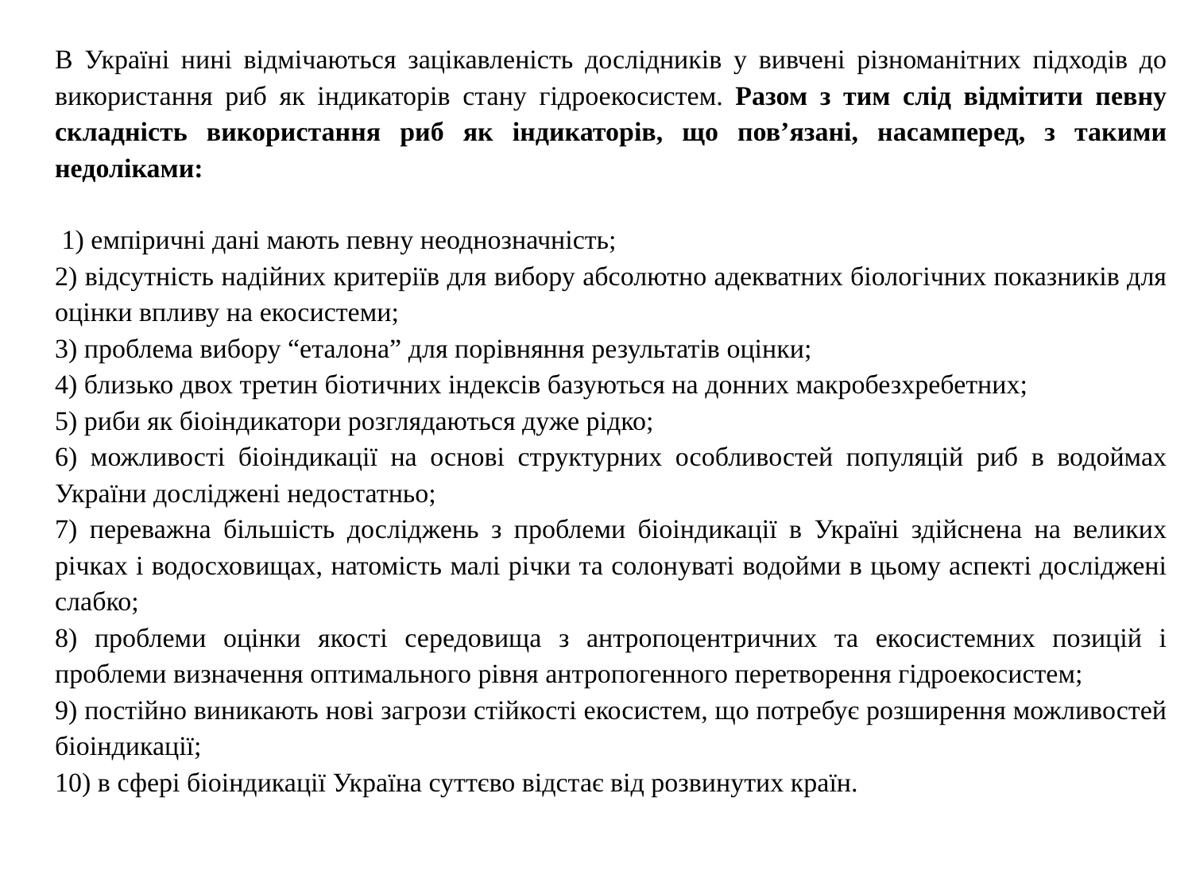В Україні нині відмічаються зацікавленість дослідників у вивчені різноманітних підходів до використання риб як індикаторів стану гідроекосистем. Разом з тим слід відмітити певну складність використання риб як індикаторів, що пов’язані, насамперед, з такими недоліками:
1) емпіричні дані мають певну неоднозначність;
2) відсутність надійних критеріїв для вибору абсолютно адекватних біологічних показників для оцінки впливу на екосистеми;
3) проблема вибору “еталона” для порівняння результатів оцінки;
4) близько двох третин біотичних індексів базуються на донних макробезхребетних;
5) риби як біоіндикатори розглядаються дуже рідко;
6) можливості біоіндикації на основі структурних особливостей популяцій риб в водоймах України досліджені недостатньо;
7) переважна більшість досліджень з проблеми біоіндикації в Україні здійснена на великих річках і водосховищах, натомість малі річки та солонуваті водойми в цьому аспекті досліджені слабко;
8) проблеми оцінки якості середовища з антропоцентричних та екосистемних позицій і проблеми визначення оптимального рівня антропогенного перетворення гідроекосистем;
9) постійно виникають нові загрози стійкості екосистем, що потребує розширення можливостей біоіндикації;
10) в сфері біоіндикації Україна суттєво відстає від розвинутих країн.